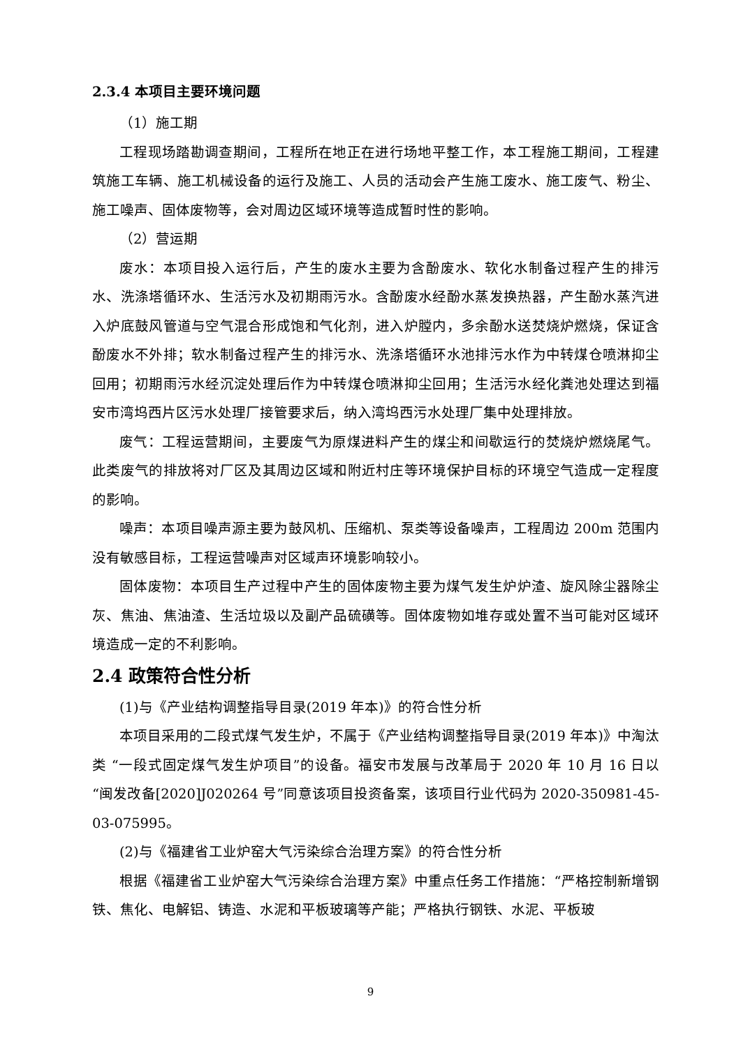2.3.4 本项目主要环境问题
（1）施工期
工程现场踏勘调查期间，工程所在地正在进行场地平整工作，本工程施工期间，工程建筑施工车辆、施工机械设备的运行及施工、人员的活动会产生施工废水、施工废气、粉尘、施工噪声、固体废物等，会对周边区域环境等造成暂时性的影响。
（2）营运期
废水：本项目投入运行后，产生的废水主要为含酚废水、软化水制备过程产生的排污水、洗涤塔循环水、生活污水及初期雨污水。含酚废水经酚水蒸发换热器，产生酚水蒸汽进入炉底鼓风管道与空气混合形成饱和气化剂，进入炉膛内，多余酚水送焚烧炉燃烧，保证含酚废水不外排；软水制备过程产生的排污水、洗涤塔循环水池排污水作为中转煤仓喷淋抑尘回用；初期雨污水经沉淀处理后作为中转煤仓喷淋抑尘回用；生活污水经化粪池处理达到福安市湾坞西片区污水处理厂接管要求后，纳入湾坞西污水处理厂集中处理排放。
废气：工程运营期间，主要废气为原煤进料产生的煤尘和间歇运行的焚烧炉燃烧尾气。此类废气的排放将对厂区及其周边区域和附近村庄等环境保护目标的环境空气造成一定程度的影响。
噪声：本项目噪声源主要为鼓风机、压缩机、泵类等设备噪声，工程周边 200m 范围内没有敏感目标，工程运营噪声对区域声环境影响较小。
固体废物：本项目生产过程中产生的固体废物主要为煤气发生炉炉渣、旋风除尘器除尘灰、焦油、焦油渣、生活垃圾以及副产品硫磺等。固体废物如堆存或处置不当可能对区域环境造成一定的不利影响。
2.4 政策符合性分析
(1)与《产业结构调整指导目录(2019 年本)》的符合性分析
本项目采用的二段式煤气发生炉，不属于《产业结构调整指导目录(2019 年本)》中淘汰类 “一段式固定煤气发生炉项目”的设备。福安市发展与改革局于 2020 年 10 月 16 日以“闽发改备[2020]J020264 号”同意该项目投资备案，该项目行业代码为 2020-350981-45-03-075995。
(2)与《福建省工业炉窑大气污染综合治理方案》的符合性分析
根据《福建省工业炉窑大气污染综合治理方案》中重点任务工作措施：“严格控制新增钢铁、焦化、电解铝、铸造、水泥和平板玻璃等产能；严格执行钢铁、水泥、平板玻
9